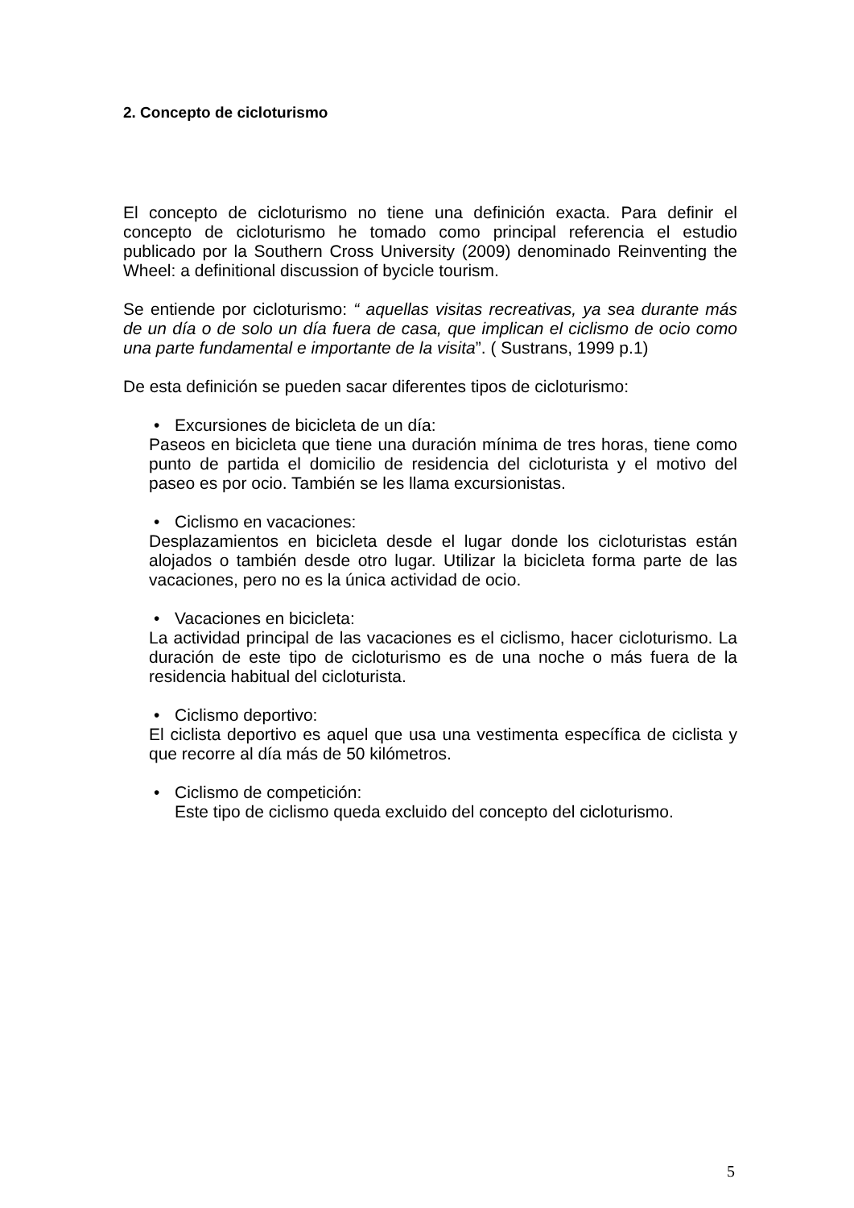2. Concepto de cicloturismo
El concepto de cicloturismo no tiene una definición exacta. Para definir el concepto de cicloturismo he tomado como principal referencia el estudio publicado por la Southern Cross University (2009) denominado Reinventing the Wheel: a definitional discussion of bycicle tourism.
Se entiende por cicloturismo: “ aquellas visitas recreativas, ya sea durante más de un día o de solo un día fuera de casa, que implican el ciclismo de ocio como una parte fundamental e importante de la visita”. ( Sustrans, 1999 p.1)
De esta definición se pueden sacar diferentes tipos de cicloturismo:
• Excursiones de bicicleta de un día:
Paseos en bicicleta que tiene una duración mínima de tres horas, tiene como punto de partida el domicilio de residencia del cicloturista y el motivo del paseo es por ocio. También se les llama excursionistas.
• Ciclismo en vacaciones:
Desplazamientos en bicicleta desde el lugar donde los cicloturistas están alojados o también desde otro lugar. Utilizar la bicicleta forma parte de las vacaciones, pero no es la única actividad de ocio.
• Vacaciones en bicicleta:
La actividad principal de las vacaciones es el ciclismo, hacer cicloturismo. La duración de este tipo de cicloturismo es de una noche o más fuera de la residencia habitual del cicloturista.
• Ciclismo deportivo:
El ciclista deportivo es aquel que usa una vestimenta específica de ciclista y que recorre al día más de 50 kilómetros.
• Ciclismo de competición:
Este tipo de ciclismo queda excluido del concepto del cicloturismo.
5